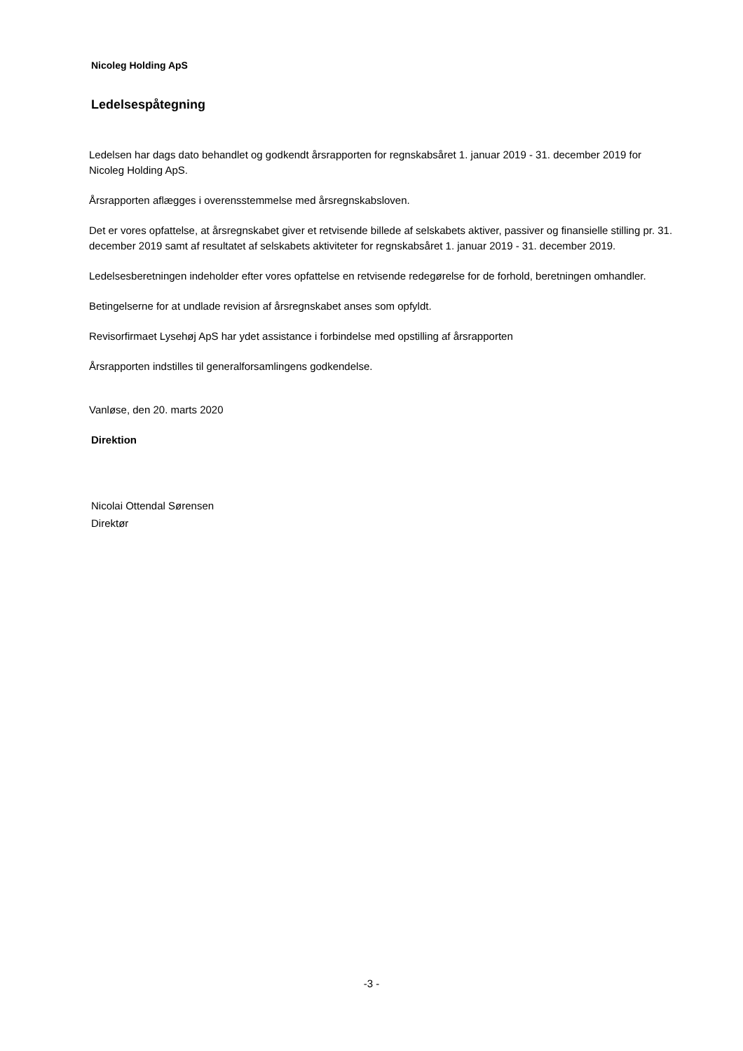Nicoleg Holding ApS
Ledelsespåtegning
Ledelsen har dags dato behandlet og godkendt årsrapporten for regnskabsåret 1. januar 2019 - 31. december 2019 for Nicoleg Holding ApS.
Årsrapporten aflægges i overensstemmelse med årsregnskabsloven.
Det er vores opfattelse, at årsregnskabet giver et retvisende billede af selskabets aktiver, passiver og finansielle stilling pr. 31. december 2019 samt af resultatet af selskabets aktiviteter for regnskabsåret 1. januar 2019 - 31. december 2019.
Ledelsesberetningen indeholder efter vores opfattelse en retvisende redegørelse for de forhold, beretningen omhandler.
Betingelserne for at undlade revision af årsregnskabet anses som opfyldt.
Revisorfirmaet Lysehøj ApS har ydet assistance i forbindelse med opstilling af årsrapporten
Årsrapporten indstilles til generalforsamlingens godkendelse.
Vanløse, den 20. marts 2020
Direktion
Nicolai Ottendal Sørensen
Direktør
-3 -